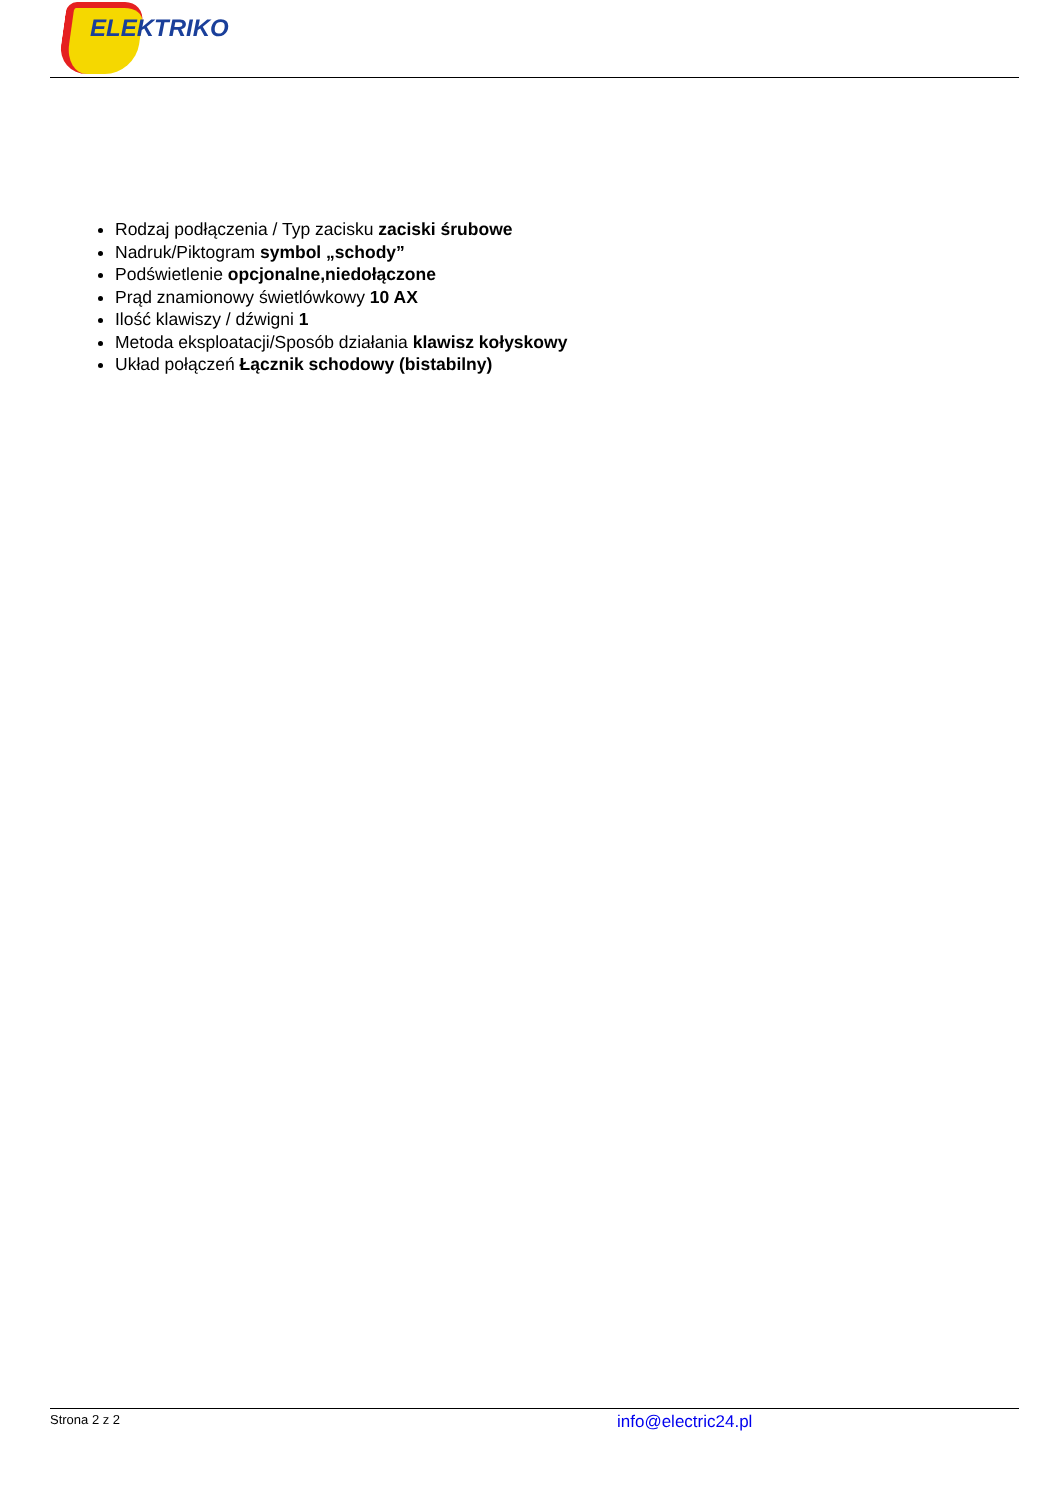ELEKTRIKO
Rodzaj podłączenia / Typ zacisku zaciski śrubowe
Nadruk/Piktogram symbol „schody”
Podświetlenie opcjonalne,niedołączone
Prąd znamionowy świetlówkowy 10 AX
Ilość klawiszy / dźwigni 1
Metoda eksploatacji/Sposób działania klawisz kołyskowy
Układ połączeń Łącznik schodowy (bistabilny)
Strona 2 z 2 info@electric24.pl